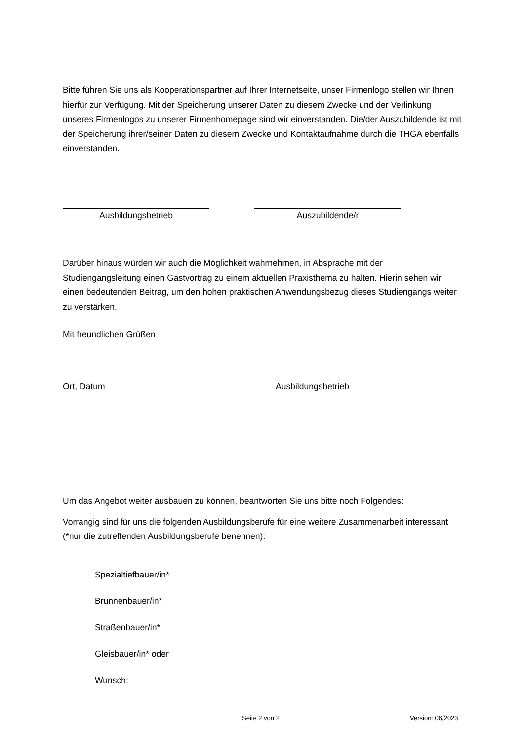Bitte führen Sie uns als Kooperationspartner auf Ihrer Internetseite, unser Firmenlogo stellen wir Ihnen hierfür zur Verfügung. Mit der Speicherung unserer Daten zu diesem Zwecke und der Verlinkung unseres Firmenlogos zu unserer Firmenhomepage sind wir einverstanden. Die/der Auszubildende ist mit der Speicherung ihrer/seiner Daten zu diesem Zwecke und Kontaktaufnahme durch die THGA ebenfalls einverstanden.
Ausbildungsbetrieb Auszubildende/r
Darüber hinaus würden wir auch die Möglichkeit wahrnehmen, in Absprache mit der Studiengangsleitung einen Gastvortrag zu einem aktuellen Praxisthema zu halten. Hierin sehen wir einen bedeutenden Beitrag, um den hohen praktischen Anwendungsbezug dieses Studiengangs weiter zu verstärken.
Mit freundlichen Grüßen
Ort, Datum Ausbildungsbetrieb
Um das Angebot weiter ausbauen zu können, beantworten Sie uns bitte noch Folgendes:
Vorrangig sind für uns die folgenden Ausbildungsberufe für eine weitere Zusammenarbeit interessant (*nur die zutreffenden Ausbildungsberufe benennen):
Spezialtiefbauer/in*
Brunnenbauer/in*
Straßenbauer/in*
Gleisbauer/in* oder
Wunsch:
Seite 2 von 2 Version: 06/2023